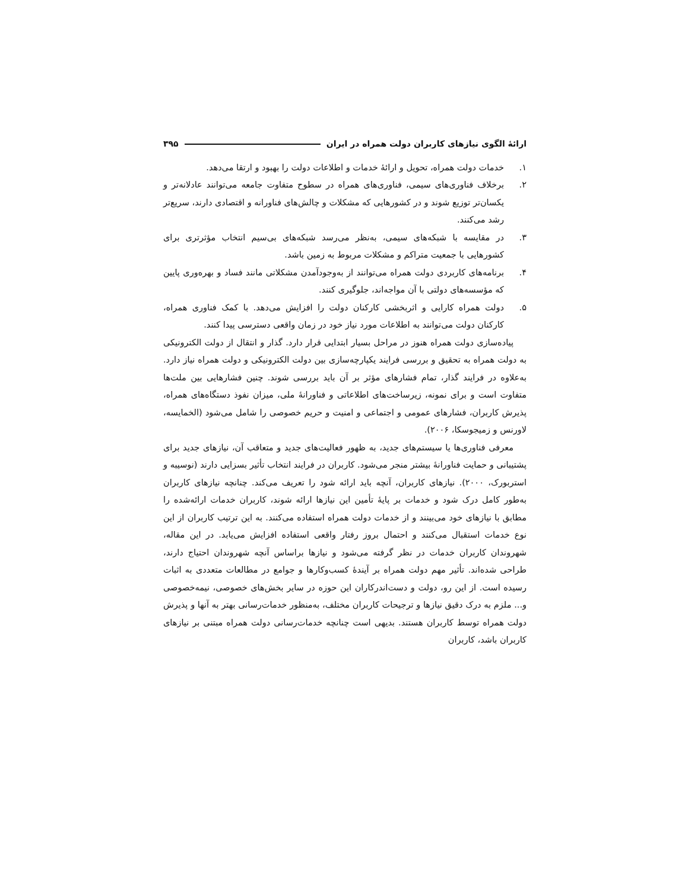ارائۀ الگوی نیازهای کاربران دولت همراه در ایران ۳۹۵
۱. خدمات دولت همراه، تحویل و ارائۀ خدمات و اطلاعات دولت را بهبود و ارتقا می‌دهد.
۲. برخلاف فناوری‌های سیمی، فناوری‌های همراه در سطوح متفاوت جامعه می‌توانند عادلانه‌تر و یکسان‌تر توزیع شوند و در کشورهایی که مشکلات و چالش‌های فناورانه و اقتصادی دارند، سریع‌تر رشد می‌کنند.
۳. در مقایسه با شبکه‌های سیمی، به‌نظر می‌رسد شبکه‌های بی‌سیم انتخاب مؤثرتری برای کشورهایی با جمعیت متراکم و مشکلات مربوط به زمین باشد.
۴. برنامه‌های کاربردی دولت همراه می‌توانند از به‌وجودآمدن مشکلاتی مانند فساد و بهره‌وری پایین که مؤسسه‌های دولتی با آن مواجه‌اند، جلوگیری کنند.
۵. دولت همراه کارایی و اثربخشی کارکنان دولت را افزایش می‌دهد. با کمک فناوری همراه، کارکنان دولت می‌توانند به اطلاعات مورد نیاز خود در زمان واقعی دسترسی پیدا کنند.
پیاده‌سازی دولت همراه هنوز در مراحل بسیار ابتدایی قرار دارد. گذار و انتقال از دولت الکترونیکی به دولت همراه به تحقیق و بررسی فرایند یکپارچه‌سازی بین دولت الکترونیکی و دولت همراه نیاز دارد. به‌علاوه در فرایند گذار، تمام فشارهای مؤثر بر آن باید بررسی شوند. چنین فشارهایی بین ملت‌ها متفاوت است و برای نمونه، زیرساخت‌های اطلاعاتی و فناورانۀ ملی، میزان نفوذ دستگاه‌های همراه، پذیرش کاربران، فشارهای عمومی و اجتماعی و امنیت و حریم خصوصی را شامل می‌شود (الخمایسه، لاورنس و زمیجوسکا، ۲۰۰۶).
معرفی فناوری‌ها یا سیستم‌های جدید، به ظهور فعالیت‌های جدید و متعاقب آن، نیازهای جدید برای پشتیبانی و حمایت فناورانۀ بیشتر منجر می‌شود. کاربران در فرایند انتخاب تأثیر بسزایی دارند (نوسیبه و استربورک، ۲۰۰۰). نیازهای کاربران، آنچه باید ارائه شود را تعریف می‌کند. چنانچه نیازهای کاربران به‌طور کامل درک شود و خدمات بر پایۀ تأمین این نیازها ارائه شوند، کاربران خدمات ارائه‌شده را مطابق با نیازهای خود می‌بینند و از خدمات دولت همراه استفاده می‌کنند. به این ترتیب کاربران از این نوع خدمات استقبال می‌کنند و احتمال بروز رفتار واقعی استفاده افزایش می‌یابد. در این مقاله، شهروندان کاربران خدمات در نظر گرفته می‌شود و نیازها براساس آنچه شهروندان احتیاج دارند، طراحی شده‌اند. تأثیر مهم دولت همراه بر آیندۀ کسب‌وکارها و جوامع در مطالعات متعددی به اثبات رسیده است. از این رو، دولت و دست‌اندرکاران این حوزه در سایر بخش‌های خصوصی، نیمه‌خصوصی و... ملزم به درک دقیق نیازها و ترجیحات کاربران مختلف، به‌منظور خدمات‌رسانی بهتر به آنها و پذیرش دولت همراه توسط کاربران هستند. بدیهی است چنانچه خدمات‌رسانی دولت همراه مبتنی بر نیازهای کاربران باشد، کاربران